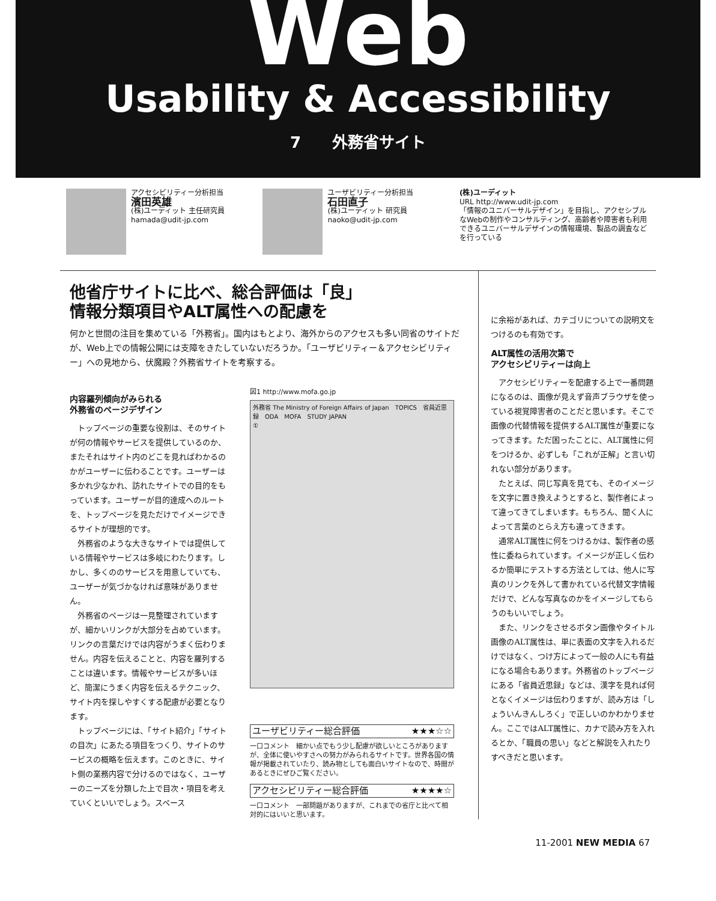Web
Usability & Accessibility
7　　外務省サイト
アクセシビリティー分析担当
濱田英雄
(株)ユーディット 主任研究員
hamada@udit-jp.com
ユーザビリティー分析担当
石田直子
(株)ユーディット 研究員
naoko@udit-jp.com
(株)ユーディット
URL http://www.udit-jp.com
「情報のユニバーサルデザイン」を目指し、アクセシブルなWebの制作やコンサルティング、高齢者や障害者も利用できるユニバーサルデザインの情報環境、製品の調査などを行っている
他省庁サイトに比べ、総合評価は「良」
情報分類項目やALT属性への配慮を
何かと世間の注目を集めている「外務省」。国内はもとより、海外からのアクセスも多い同省のサイトだが、Web上での情報公開には支障をきたしていないだろうか。「ユーザビリティー＆アクセシビリティー」への見地から、伏魔殿？外務省サイトを考察する。
内容羅列傾向がみられる
外務省のページデザイン
トップページの重要な役割は、そのサイトが何の情報やサービスを提供しているのか、またそれはサイト内のどこを見ればわかるのかがユーザーに伝わることです。ユーザーは多かれ少なかれ、訪れたサイトでの目的をもっています。ユーザーが目的達成へのルートを、トップページを見ただけでイメージできるサイトが理想的です。
外務省のような大きなサイトでは提供している情報やサービスは多岐にわたります。しかし、多くののサービスを用意していても、ユーザーが気づかなければ意味がありません。
外務省のページは一見整理されていますが、細かいリンクが大部分を占めています。リンクの言葉だけでは内容がうまく伝わりません。内容を伝えることと、内容を羅列することは違います。情報やサービスが多いほど、簡潔にうまく内容を伝えるテクニック、サイト内を探しやすくする配慮が必要となります。
トップページには、「サイト紹介」「サイトの目次」にあたる項目をつくり、サイトのサービスの概略を伝えます。このときに、サイト側の業務内容で分けるのではなく、ユーザーのニーズを分類した上で目次・項目を考えていくといいでしょう。スペース
図1 http://www.mofa.go.jp
外務省 The Ministry of Foreign Affairs of Japan　TOPICS　省員近思録　ODA　MOFA　STUDY JAPAN
①
ユーザビリティー総合評価 ★★★☆☆
一口コメント　細かい点でもう少し配慮が欲しいところがありますが、全体に使いやすさへの努力がみられるサイトです。世界各国の情報が掲載されていたり、読み物としても面白いサイトなので、時間があるときにぜひご覧ください。
アクセシビリティー総合評価 ★★★★☆
一口コメント　一部問題がありますが、これまでの省庁と比べて相対的にはいいと思います。
に余裕があれば、カテゴリについての説明文をつけるのも有効です。
ALT属性の活用次第で
アクセシビリティーは向上
アクセシビリティーを配慮する上で一番問題になるのは、画像が見えず音声ブラウザを使っている視覚障害者のことだと思います。そこで画像の代替情報を提供するALT属性が重要になってきます。ただ困ったことに、ALT属性に何をつけるか、必ずしも「これが正解」と言い切れない部分があります。
たとえば、同じ写真を見ても、そのイメージを文字に置き換えようとすると、製作者によって違ってきてしまいます。もちろん、聞く人によって言葉のとらえ方も違ってきます。
通常ALT属性に何をつけるかは、製作者の感性に委ねられています。イメージが正しく伝わるか簡単にテストする方法としては、他人に写真のリンクを外して書かれている代替文字情報だけで、どんな写真なのかをイメージしてもらうのもいいでしょう。
また、リンクをさせるボタン画像やタイトル画像のALT属性は、単に表面の文字を入れるだけではなく、つけ方によって一般の人にも有益になる場合もあります。外務省のトップページにある「省員近思録」などは、漢字を見れば何となくイメージは伝わりますが、読み方は「しょういんきんしろく」で正しいのかわかりません。ここではALT属性に、カナで読み方を入れるとか、「職員の思い」などと解説を入れたりすべきだと思います。
11-2001 NEW MEDIA 67